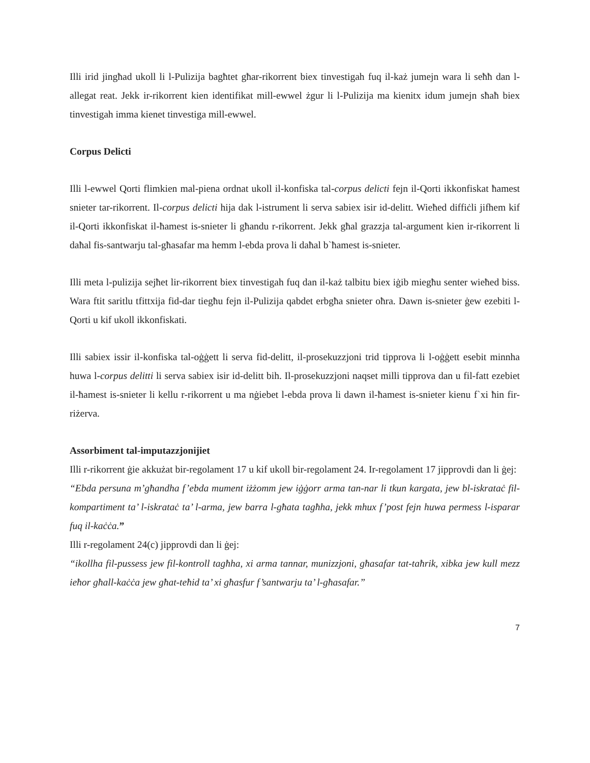Illi irid jingħad ukoll li l-Pulizija bagħtet għar-rikorrent biex tinvestigah fuq il-każ jumejn wara li seħħ dan l-allegat reat. Jekk ir-rikorrent kien identifikat mill-ewwel żgur li l-Pulizija ma kienitx idum jumejn sħaħ biex tinvestigah imma kienet tinvestiga mill-ewwel.
Corpus Delicti
Illi l-ewwel Qorti flimkien mal-piena ordnat ukoll il-konfiska tal-corpus delicti fejn il-Qorti ikkonfiskat ħamest snieter tar-rikorrent. Il-corpus delicti hija dak l-istrument li serva sabiex isir id-delitt. Wieħed diffiċli jifhem kif il-Qorti ikkonfiskat il-ħamest is-snieter li għandu r-rikorrent. Jekk għal grazzja tal-argument kien ir-rikorrent li daħal fis-santwarju tal-għasafar ma hemm l-ebda prova li daħal b`ħamest is-snieter.
Illi meta l-pulizija sejħet lir-rikorrent biex tinvestigah fuq dan il-każ talbitu biex iġib miegħu senter wieħed biss. Wara ftit saritlu tfittxija fid-dar tiegħu fejn il-Pulizija qabdet erbgħa snieter oħra. Dawn is-snieter ġew ezebiti l-Qorti u kif ukoll ikkonfiskati.
Illi sabiex issir il-konfiska tal-oġġett li serva fid-delitt, il-prosekuzzjoni trid tipprova li l-oġġett esebit minnha huwa l-corpus delitti li serva sabiex isir id-delitt bih. Il-prosekuzzjoni naqset milli tipprova dan u fil-fatt ezebiet il-ħamest is-snieter li kellu r-rikorrent u ma nġiebet l-ebda prova li dawn il-ħamest is-snieter kienu f`xi ħin fir-riżerva.
Assorbiment tal-imputazzjonijiet
Illi r-rikorrent ġie akkużat bir-regolament 17 u kif ukoll bir-regolament 24. Ir-regolament 17 jipprovdi dan li ġej:
“Ebda persuna m’għandha f’ebda mument iżżomm jew iġġorr arma tan-nar li tkun kargata, jew bl-iskrataċ fil-kompartiment ta’ l-iskrataċ ta’ l-arma, jew barra l-għata tagħha, jekk mhux f’post fejn huwa permess l-isparar fuq il-kaċċa.”
Illi r-regolament 24(c) jipprovdi dan li ġej:
“ikollha fil-pussess jew fil-kontroll tagħha, xi arma tannar, munizzjoni, għasafar tat-taħrik, xibka jew kull mezz ieħor għall-kaċċa jew għat-teħid ta’ xi għasfur f’santwarju ta’ l-għasafar.”
7